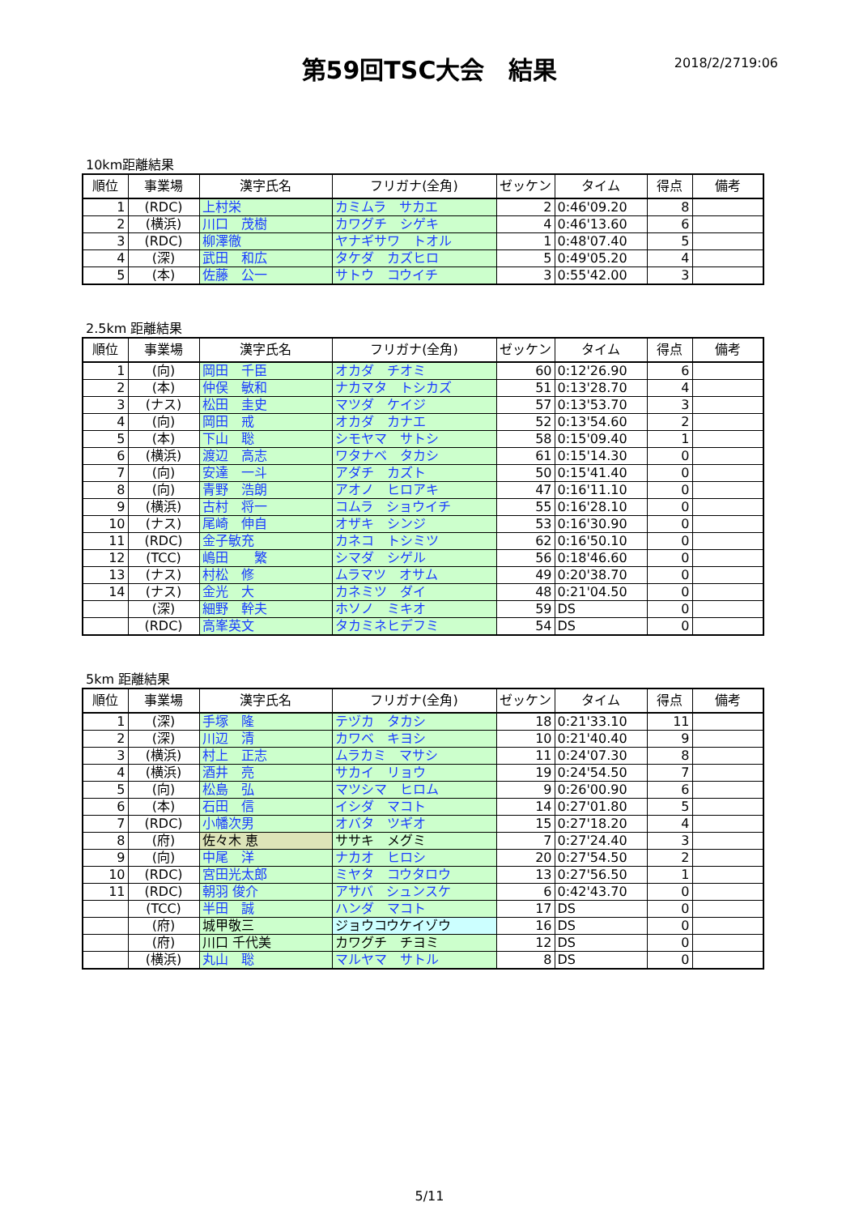第59回TSC大会　結果
2018/2/2719:06
10km距離結果
| 順位 | 事業場 | 漢字氏名 | フリガナ(全角) | ゼッケン | タイム | 得点 | 備考 |
| --- | --- | --- | --- | --- | --- | --- | --- |
| 1 | (RDC) | 上村栄 | カミムラ サカエ | 2 | 0:46'09.20 | 8 | |
| 2 | (横浜) | 川口 茂樹 | カワグチ シゲキ | 4 | 0:46'13.60 | 6 | |
| 3 | (RDC) | 柳澤徹 | ヤナギサワ トオル | 1 | 0:48'07.40 | 5 | |
| 4 | (深) | 武田 和広 | タケダ カズヒロ | 5 | 0:49'05.20 | 4 | |
| 5 | (本) | 佐藤 公一 | サトウ コウイチ | 3 | 0:55'42.00 | 3 | |
2.5km 距離結果
| 順位 | 事業場 | 漢字氏名 | フリガナ(全角) | ゼッケン | タイム | 得点 | 備考 |
| --- | --- | --- | --- | --- | --- | --- | --- |
| 1 | (向) | 岡田 千臣 | オカダ チオミ | 60 | 0:12'26.90 | 6 | |
| 2 | (本) | 仲俣 敏和 | ナカマタ トシカズ | 51 | 0:13'28.70 | 4 | |
| 3 | (ナス) | 松田 圭史 | マツダ ケイジ | 57 | 0:13'53.70 | 3 | |
| 4 | (向) | 岡田 戒 | オカダ カナエ | 52 | 0:13'54.60 | 2 | |
| 5 | (本) | 下山 聡 | シモヤマ サトシ | 58 | 0:15'09.40 | 1 | |
| 6 | (横浜) | 渡辺 高志 | ワタナベ タカシ | 61 | 0:15'14.30 | 0 | |
| 7 | (向) | 安達 一斗 | アダチ カズト | 50 | 0:15'41.40 | 0 | |
| 8 | (向) | 青野 浩朗 | アオノ ヒロアキ | 47 | 0:16'11.10 | 0 | |
| 9 | (横浜) | 古村 将一 | コムラ ショウイチ | 55 | 0:16'28.10 | 0 | |
| 10 | (ナス) | 尾崎 伸自 | オザキ シンジ | 53 | 0:16'30.90 | 0 | |
| 11 | (RDC) | 金子敏充 | カネコ トシミツ | 62 | 0:16'50.10 | 0 | |
| 12 | (TCC) | 嶋田 繁 | シマダ シゲル | 56 | 0:18'46.60 | 0 | |
| 13 | (ナス) | 村松 修 | ムラマツ オサム | 49 | 0:20'38.70 | 0 | |
| 14 | (ナス) | 金光 大 | カネミツ ダイ | 48 | 0:21'04.50 | 0 | |
| | (深) | 細野 幹夫 | ホソノ ミキオ | 59 | DS | 0 | |
| | (RDC) | 高峯英文 | タカミネヒデフミ | 54 | DS | 0 | |
5km 距離結果
| 順位 | 事業場 | 漢字氏名 | フリガナ(全角) | ゼッケン | タイム | 得点 | 備考 |
| --- | --- | --- | --- | --- | --- | --- | --- |
| 1 | (深) | 手塚 隆 | テヅカ タカシ | 18 | 0:21'33.10 | 11 | |
| 2 | (深) | 川辺 清 | カワベ キヨシ | 10 | 0:21'40.40 | 9 | |
| 3 | (横浜) | 村上 正志 | ムラカミ マサシ | 11 | 0:24'07.30 | 8 | |
| 4 | (横浜) | 酒井 亮 | サカイ リョウ | 19 | 0:24'54.50 | 7 | |
| 5 | (向) | 松島 弘 | マツシマ ヒロム | 9 | 0:26'00.90 | 6 | |
| 6 | (本) | 石田 信 | イシダ マコト | 14 | 0:27'01.80 | 5 | |
| 7 | (RDC) | 小幡次男 | オバタ ツギオ | 15 | 0:27'18.20 | 4 | |
| 8 | (府) | 佐々木 恵 | ササキ メグミ | 7 | 0:27'24.40 | 3 | |
| 9 | (向) | 中尾 洋 | ナカオ ヒロシ | 20 | 0:27'54.50 | 2 | |
| 10 | (RDC) | 宮田光太郎 | ミヤタ コウタロウ | 13 | 0:27'56.50 | 1 | |
| 11 | (RDC) | 朝羽 俊介 | アサバ シュンスケ | 6 | 0:42'43.70 | 0 | |
| | (TCC) | 半田 誠 | ハンダ マコト | 17 | DS | 0 | |
| | (府) | 城甲敬三 | ジョウコウケイゾウ | 16 | DS | 0 | |
| | (府) | 川口 千代美 | カワグチ チヨミ | 12 | DS | 0 | |
| | (横浜) | 丸山 聡 | マルヤマ サトル | 8 | DS | 0 | |
5/11